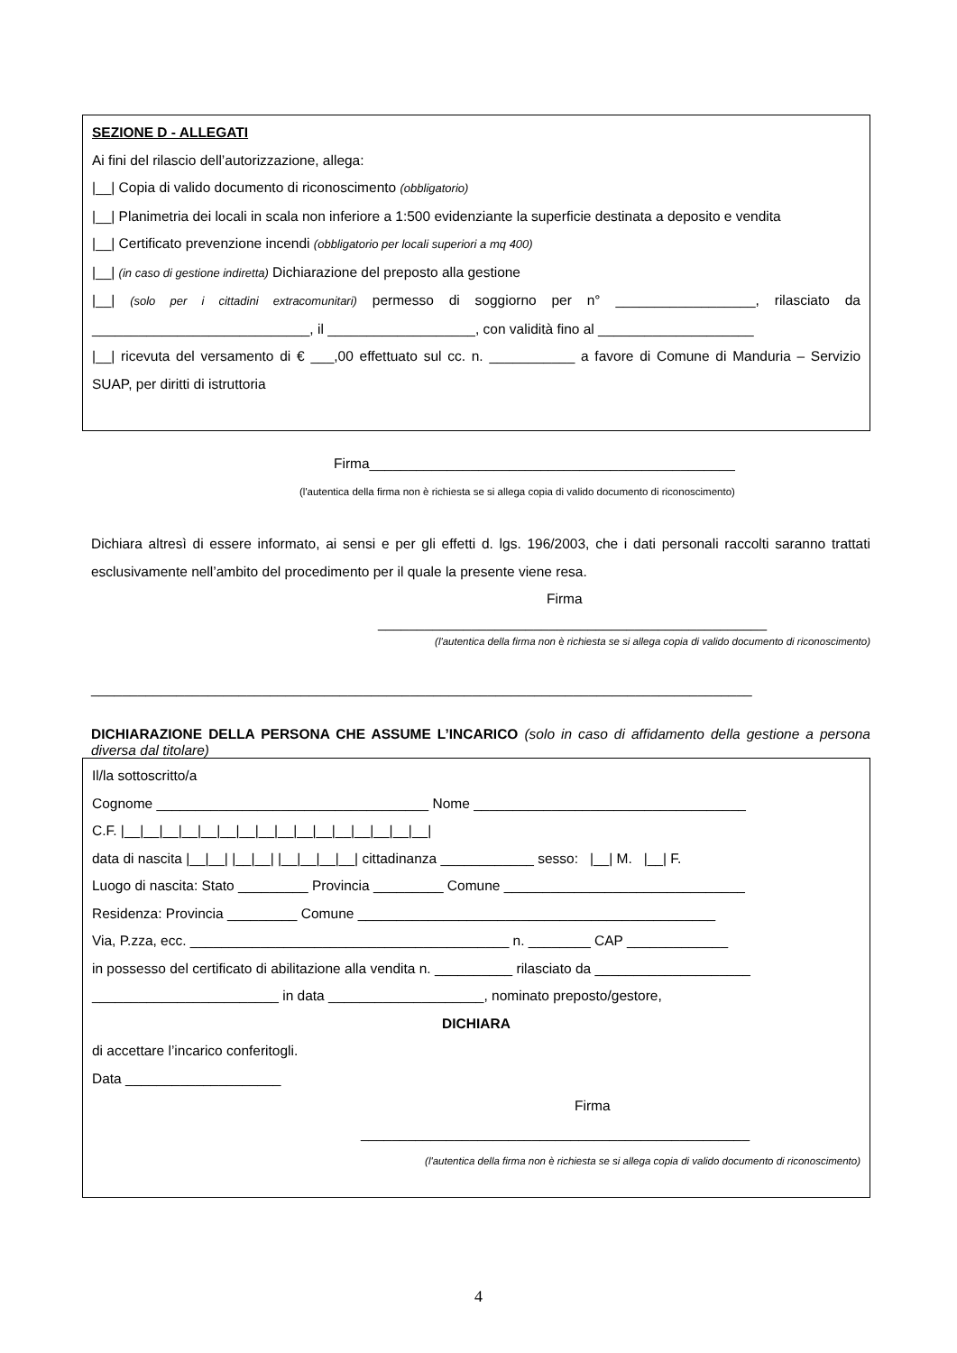SEZIONE D - ALLEGATI
Ai fini del rilascio dell’autorizzazione, allega:
|__| Copia di valido documento di riconoscimento (obbligatorio)
|__| Planimetria dei locali in scala non inferiore a 1:500 evidenziante la superficie destinata a deposito e vendita
|__| Certificato prevenzione incendi (obbligatorio per locali superiori a mq 400)
|__| (in caso di gestione indiretta) Dichiarazione del preposto alla gestione
|__| (solo per i cittadini extracomunitari) permesso di soggiorno per n° __________________, rilasciato da ____________________________, il ___________________, con validità fino al ____________________
|__| ricevuta del versamento di € ___,00 effettuato sul cc. n. ___________ a favore di Comune di Manduria – Servizio SUAP, per diritti di istruttoria
Firma_______________________________________________
(l'autentica della firma non è richiesta se si allega copia di valido documento di riconoscimento)
Dichiara altresì di essere informato, ai sensi e per gli effetti d. lgs. 196/2003, che i dati personali raccolti saranno trattati esclusivamente nell’ambito del procedimento per il quale la presente viene resa.
Firma
__________________________________________________
(l'autentica della firma non è richiesta se si allega copia di valido documento di riconoscimento)
_____________________________________________________________________________________
DICHIARAZIONE DELLA PERSONA CHE ASSUME L’INCARICO (solo in caso di affidamento della gestione a persona diversa dal titolare)
Il/la sottoscritto/a
Cognome ___________________________________ Nome ___________________________________
C.F. |__|__|__|__|__|__|__|__|__|__|__|__|__|__|__|__|
data di nascita |__|__| |__|__| |__|__|__|__| cittadinanza ____________ sesso: |__| M. |__| F.
Luogo di nascita: Stato _________ Provincia _________ Comune _______________________________
Residenza: Provincia _________ Comune ______________________________________________
Via, P.zza, ecc. _________________________________________ n. ________ CAP _____________
in possesso del certificato di abilitazione alla vendita n. __________ rilasciato da ____________________
________________________ in data ____________________, nominato preposto/gestore,
DICHIARA
di accettare l’incarico conferitogli.
Data ____________________
Firma
__________________________________________________
(l'autentica della firma non è richiesta se si allega copia di valido documento di riconoscimento)
4